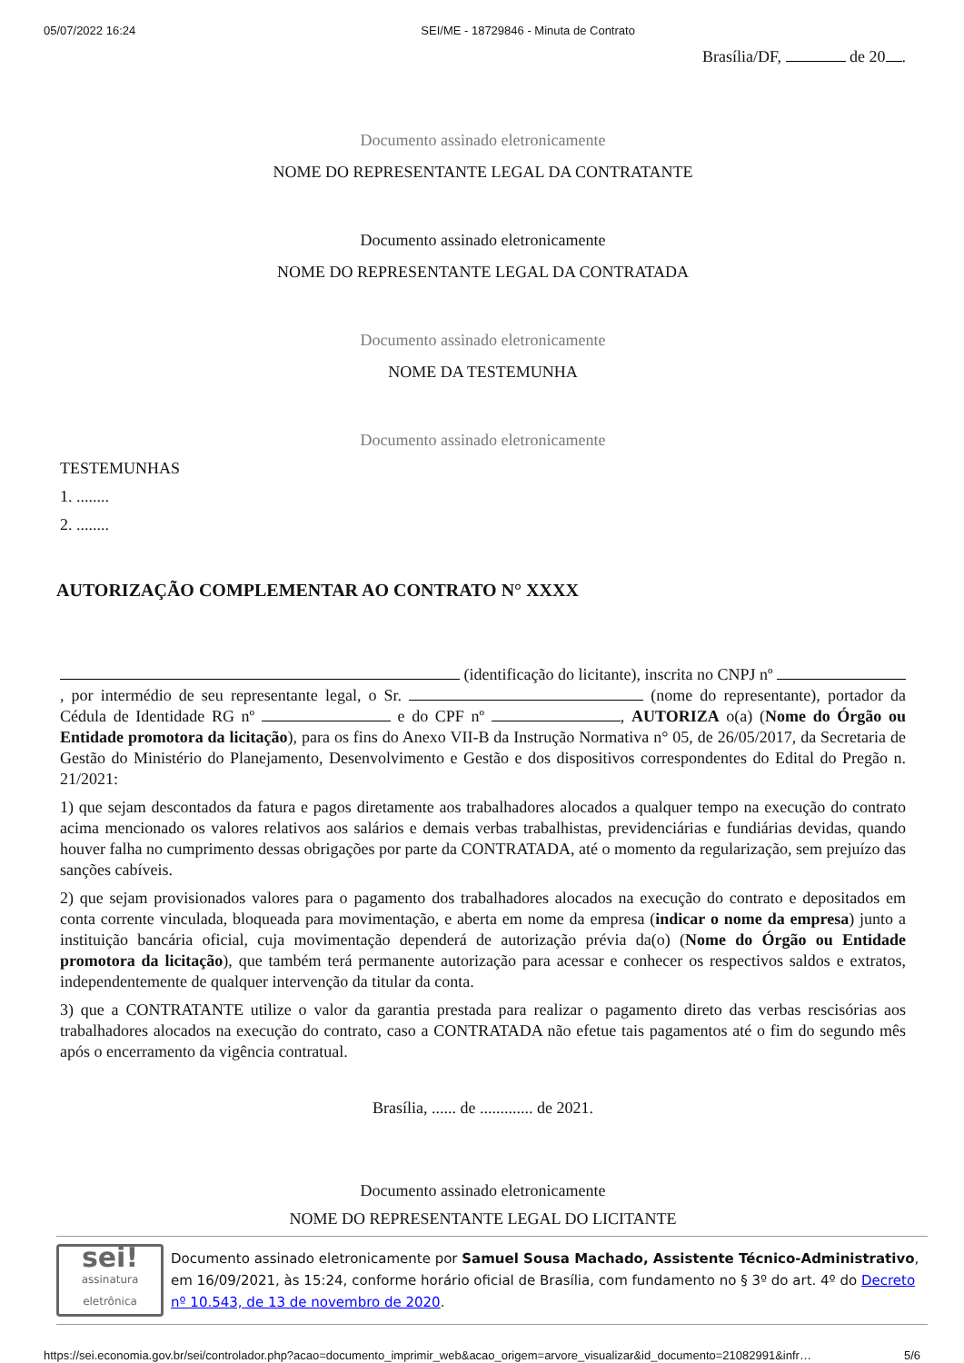05/07/2022 16:24 SEI/ME - 18729846 - Minuta de Contrato
Brasília/DF, de 20 .
Documento assinado eletronicamente
NOME DO REPRESENTANTE LEGAL DA CONTRATANTE
Documento assinado eletronicamente
NOME DO REPRESENTANTE LEGAL DA CONTRATADA
Documento assinado eletronicamente
NOME DA TESTEMUNHA
Documento assinado eletronicamente
TESTEMUNHAS
1. ........
2. ........
AUTORIZAÇÃO COMPLEMENTAR AO CONTRATO N° XXXX
(identificação do licitante), inscrita no CNPJ nº , por intermédio de seu representante legal, o Sr. (nome do representante), portador da Cédula de Identidade RG nº e do CPF nº , AUTORIZA o(a) (Nome do Órgão ou Entidade promotora da licitação), para os fins do Anexo VII-B da Instrução Normativa n° 05, de 26/05/2017, da Secretaria de Gestão do Ministério do Planejamento, Desenvolvimento e Gestão e dos dispositivos correspondentes do Edital do Pregão n. 21/2021:
1) que sejam descontados da fatura e pagos diretamente aos trabalhadores alocados a qualquer tempo na execução do contrato acima mencionado os valores relativos aos salários e demais verbas trabalhistas, previdenciárias e fundiárias devidas, quando houver falha no cumprimento dessas obrigações por parte da CONTRATADA, até o momento da regularização, sem prejuízo das sanções cabíveis.
2) que sejam provisionados valores para o pagamento dos trabalhadores alocados na execução do contrato e depositados em conta corrente vinculada, bloqueada para movimentação, e aberta em nome da empresa (indicar o nome da empresa) junto a instituição bancária oficial, cuja movimentação dependerá de autorização prévia da(o) (Nome do Órgão ou Entidade promotora da licitação), que também terá permanente autorização para acessar e conhecer os respectivos saldos e extratos, independentemente de qualquer intervenção da titular da conta.
3) que a CONTRATANTE utilize o valor da garantia prestada para realizar o pagamento direto das verbas rescisórias aos trabalhadores alocados na execução do contrato, caso a CONTRATADA não efetue tais pagamentos até o fim do segundo mês após o encerramento da vigência contratual.
Brasília, ...... de ............. de 2021.
Documento assinado eletronicamente
NOME DO REPRESENTANTE LEGAL DO LICITANTE
sei!
assinatura
eletrônica
Documento assinado eletronicamente por Samuel Sousa Machado, Assistente Técnico-Administrativo, em 16/09/2021, às 15:24, conforme horário oficial de Brasília, com fundamento no § 3º do art. 4º do Decreto nº 10.543, de 13 de novembro de 2020.
https://sei.economia.gov.br/sei/controlador.php?acao=documento_imprimir_web&acao_origem=arvore_visualizar&id_documento=21082991&infr… 5/6